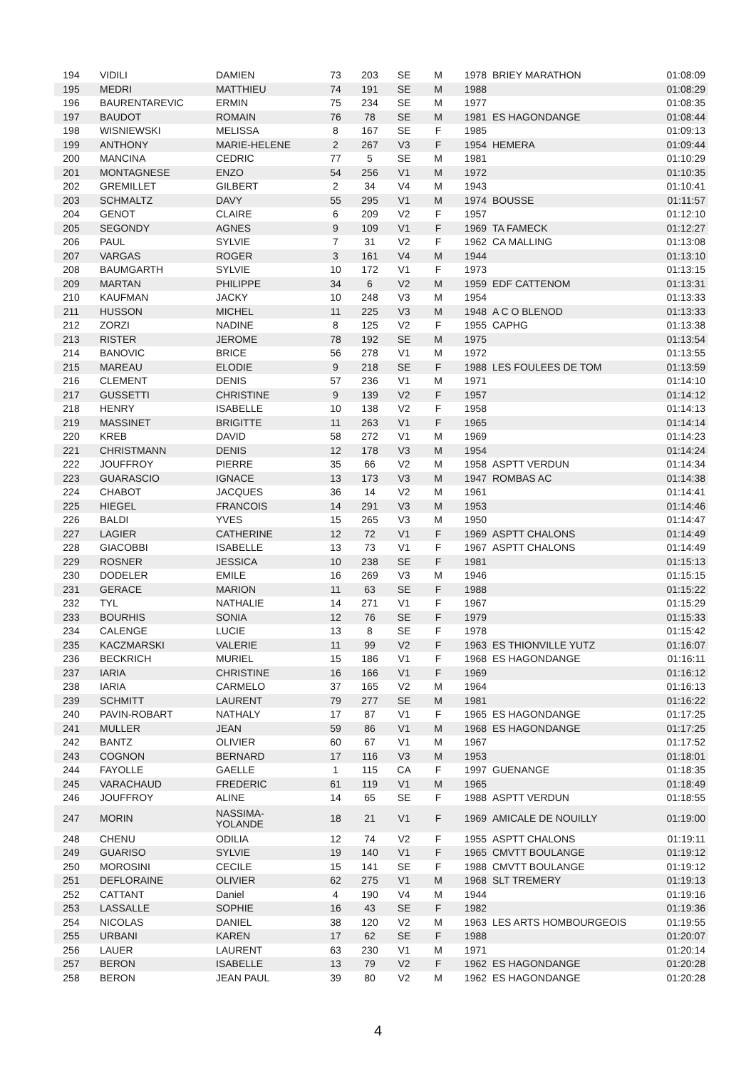| 194 | VIDILI | DAMIEN | 73 | 203 | SE | M | 1978 | BRIEY MARATHON | 01:08:09 |
| 195 | MEDRI | MATTHIEU | 74 | 191 | SE | M | 1988 | | 01:08:29 |
| 196 | BAURENTAREVIC | ERMIN | 75 | 234 | SE | M | 1977 | | 01:08:35 |
| 197 | BAUDOT | ROMAIN | 76 | 78 | SE | M | 1981 | ES HAGONDANGE | 01:08:44 |
| 198 | WISNIEWSKI | MELISSA | 8 | 167 | SE | F | 1985 | | 01:09:13 |
| 199 | ANTHONY | MARIE-HELENE | 2 | 267 | V3 | F | 1954 | HEMERA | 01:09:44 |
| 200 | MANCINA | CEDRIC | 77 | 5 | SE | M | 1981 | | 01:10:29 |
| 201 | MONTAGNESE | ENZO | 54 | 256 | V1 | M | 1972 | | 01:10:35 |
| 202 | GREMILLET | GILBERT | 2 | 34 | V4 | M | 1943 | | 01:10:41 |
| 203 | SCHMALTZ | DAVY | 55 | 295 | V1 | M | 1974 | BOUSSE | 01:11:57 |
| 204 | GENOT | CLAIRE | 6 | 209 | V2 | F | 1957 | | 01:12:10 |
| 205 | SEGONDY | AGNES | 9 | 109 | V1 | F | 1969 | TA FAMECK | 01:12:27 |
| 206 | PAUL | SYLVIE | 7 | 31 | V2 | F | 1962 | CA MALLING | 01:13:08 |
| 207 | VARGAS | ROGER | 3 | 161 | V4 | M | 1944 | | 01:13:10 |
| 208 | BAUMGARTH | SYLVIE | 10 | 172 | V1 | F | 1973 | | 01:13:15 |
| 209 | MARTAN | PHILIPPE | 34 | 6 | V2 | M | 1959 | EDF CATTENOM | 01:13:31 |
| 210 | KAUFMAN | JACKY | 10 | 248 | V3 | M | 1954 | | 01:13:33 |
| 211 | HUSSON | MICHEL | 11 | 225 | V3 | M | 1948 | A C O BLENOD | 01:13:33 |
| 212 | ZORZI | NADINE | 8 | 125 | V2 | F | 1955 | CAPHG | 01:13:38 |
| 213 | RISTER | JEROME | 78 | 192 | SE | M | 1975 | | 01:13:54 |
| 214 | BANOVIC | BRICE | 56 | 278 | V1 | M | 1972 | | 01:13:55 |
| 215 | MAREAU | ELODIE | 9 | 218 | SE | F | 1988 | LES FOULEES DE TOM | 01:13:59 |
| 216 | CLEMENT | DENIS | 57 | 236 | V1 | M | 1971 | | 01:14:10 |
| 217 | GUSSETTI | CHRISTINE | 9 | 139 | V2 | F | 1957 | | 01:14:12 |
| 218 | HENRY | ISABELLE | 10 | 138 | V2 | F | 1958 | | 01:14:13 |
| 219 | MASSINET | BRIGITTE | 11 | 263 | V1 | F | 1965 | | 01:14:14 |
| 220 | KREB | DAVID | 58 | 272 | V1 | M | 1969 | | 01:14:23 |
| 221 | CHRISTMANN | DENIS | 12 | 178 | V3 | M | 1954 | | 01:14:24 |
| 222 | JOUFFROY | PIERRE | 35 | 66 | V2 | M | 1958 | ASPTT VERDUN | 01:14:34 |
| 223 | GUARASCIO | IGNACE | 13 | 173 | V3 | M | 1947 | ROMBAS AC | 01:14:38 |
| 224 | CHABOT | JACQUES | 36 | 14 | V2 | M | 1961 | | 01:14:41 |
| 225 | HIEGEL | FRANCOIS | 14 | 291 | V3 | M | 1953 | | 01:14:46 |
| 226 | BALDI | YVES | 15 | 265 | V3 | M | 1950 | | 01:14:47 |
| 227 | LAGIER | CATHERINE | 12 | 72 | V1 | F | 1969 | ASPTT CHALONS | 01:14:49 |
| 228 | GIACOBBI | ISABELLE | 13 | 73 | V1 | F | 1967 | ASPTT CHALONS | 01:14:49 |
| 229 | ROSNER | JESSICA | 10 | 238 | SE | F | 1981 | | 01:15:13 |
| 230 | DODELER | EMILE | 16 | 269 | V3 | M | 1946 | | 01:15:15 |
| 231 | GERACE | MARION | 11 | 63 | SE | F | 1988 | | 01:15:22 |
| 232 | TYL | NATHALIE | 14 | 271 | V1 | F | 1967 | | 01:15:29 |
| 233 | BOURHIS | SONIA | 12 | 76 | SE | F | 1979 | | 01:15:33 |
| 234 | CALENGE | LUCIE | 13 | 8 | SE | F | 1978 | | 01:15:42 |
| 235 | KACZMARSKI | VALERIE | 11 | 99 | V2 | F | 1963 | ES THIONVILLE YUTZ | 01:16:07 |
| 236 | BECKRICH | MURIEL | 15 | 186 | V1 | F | 1968 | ES HAGONDANGE | 01:16:11 |
| 237 | IARIA | CHRISTINE | 16 | 166 | V1 | F | 1969 | | 01:16:12 |
| 238 | IARIA | CARMELO | 37 | 165 | V2 | M | 1964 | | 01:16:13 |
| 239 | SCHMITT | LAURENT | 79 | 277 | SE | M | 1981 | | 01:16:22 |
| 240 | PAVIN-ROBART | NATHALY | 17 | 87 | V1 | F | 1965 | ES HAGONDANGE | 01:17:25 |
| 241 | MULLER | JEAN | 59 | 86 | V1 | M | 1968 | ES HAGONDANGE | 01:17:25 |
| 242 | BANTZ | OLIVIER | 60 | 67 | V1 | M | 1967 | | 01:17:52 |
| 243 | COGNON | BERNARD | 17 | 116 | V3 | M | 1953 | | 01:18:01 |
| 244 | FAYOLLE | GAELLE | 1 | 115 | CA | F | 1997 | GUENANGE | 01:18:35 |
| 245 | VARACHAUD | FREDERIC | 61 | 119 | V1 | M | 1965 | | 01:18:49 |
| 246 | JOUFFROY | ALINE | 14 | 65 | SE | F | 1988 | ASPTT VERDUN | 01:18:55 |
| 247 | MORIN | NASSIMA- YOLANDE | 18 | 21 | V1 | F | 1969 | AMICALE DE NOUILLY | 01:19:00 |
| 248 | CHENU | ODILIA | 12 | 74 | V2 | F | 1955 | ASPTT CHALONS | 01:19:11 |
| 249 | GUARISO | SYLVIE | 19 | 140 | V1 | F | 1965 | CMVTT BOULANGE | 01:19:12 |
| 250 | MOROSINI | CECILE | 15 | 141 | SE | F | 1988 | CMVTT BOULANGE | 01:19:12 |
| 251 | DEFLORAINE | OLIVIER | 62 | 275 | V1 | M | 1968 | SLT TREMERY | 01:19:13 |
| 252 | CATTANT | Daniel | 4 | 190 | V4 | M | 1944 | | 01:19:16 |
| 253 | LASSALLE | SOPHIE | 16 | 43 | SE | F | 1982 | | 01:19:36 |
| 254 | NICOLAS | DANIEL | 38 | 120 | V2 | M | 1963 | LES ARTS HOMBOURGEOIS | 01:19:55 |
| 255 | URBANI | KAREN | 17 | 62 | SE | F | 1988 | | 01:20:07 |
| 256 | LAUER | LAURENT | 63 | 230 | V1 | M | 1971 | | 01:20:14 |
| 257 | BERON | ISABELLE | 13 | 79 | V2 | F | 1962 | ES HAGONDANGE | 01:20:28 |
| 258 | BERON | JEAN PAUL | 39 | 80 | V2 | M | 1962 | ES HAGONDANGE | 01:20:28 |
4